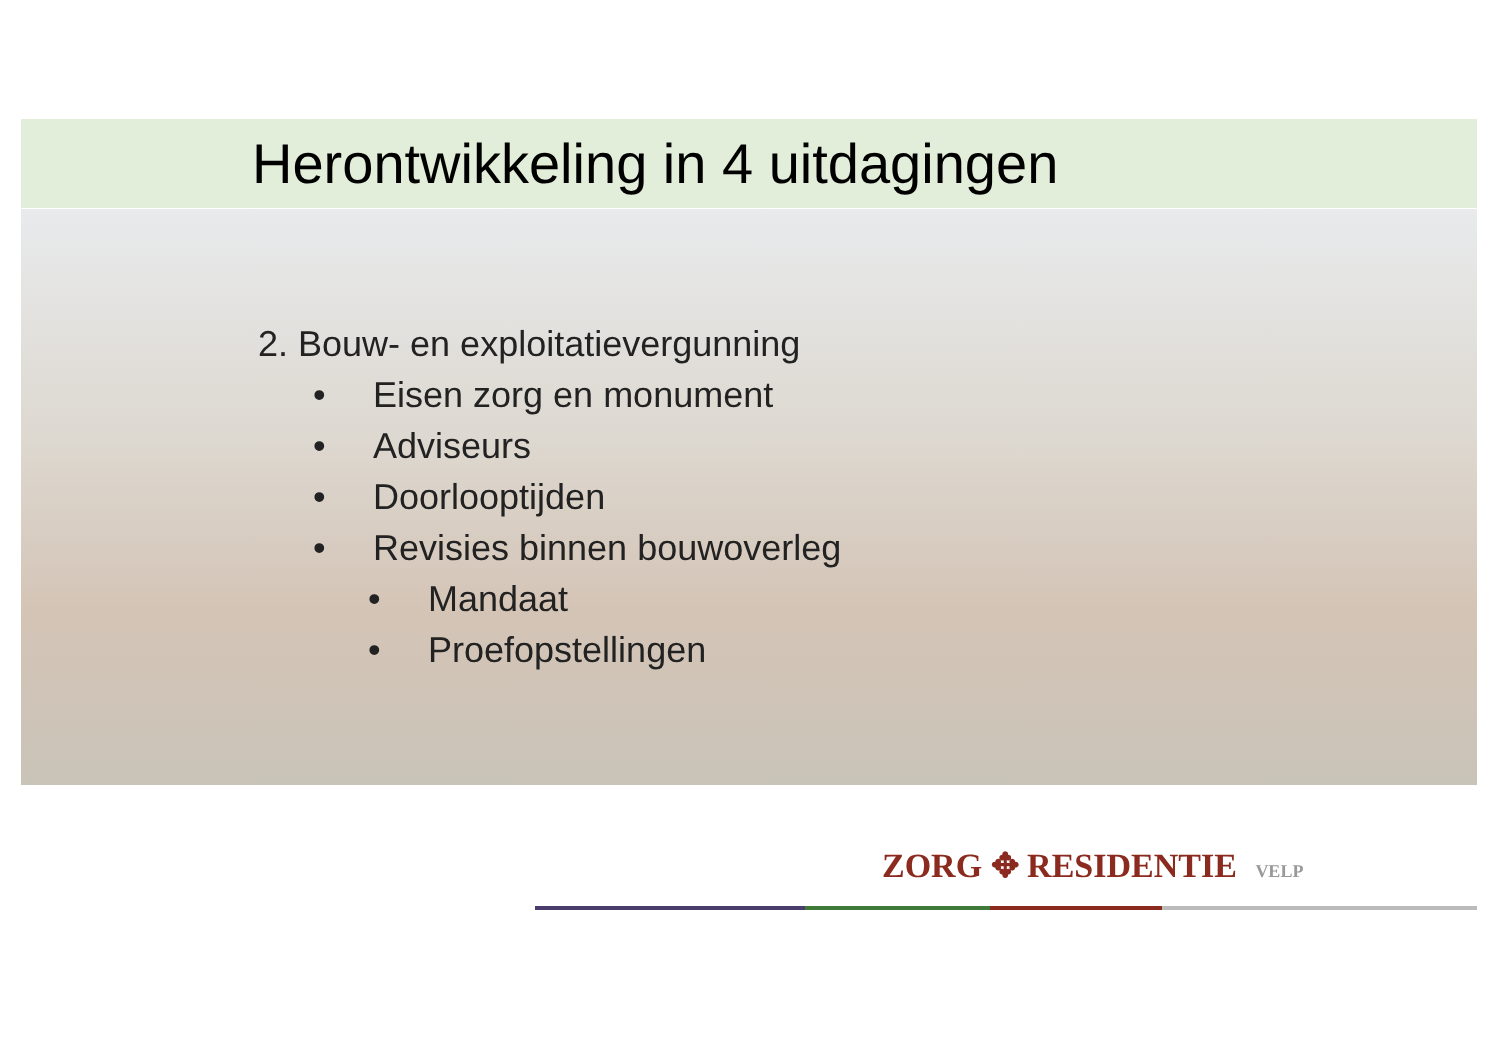Herontwikkeling in 4 uitdagingen
2. Bouw- en exploitatievergunning
• Eisen zorg en monument
• Adviseurs
• Doorlooptijden
• Revisies binnen bouwoverleg
• Mandaat
• Proefopstellingen
ZORG ✥ RESIDENTIE VELP